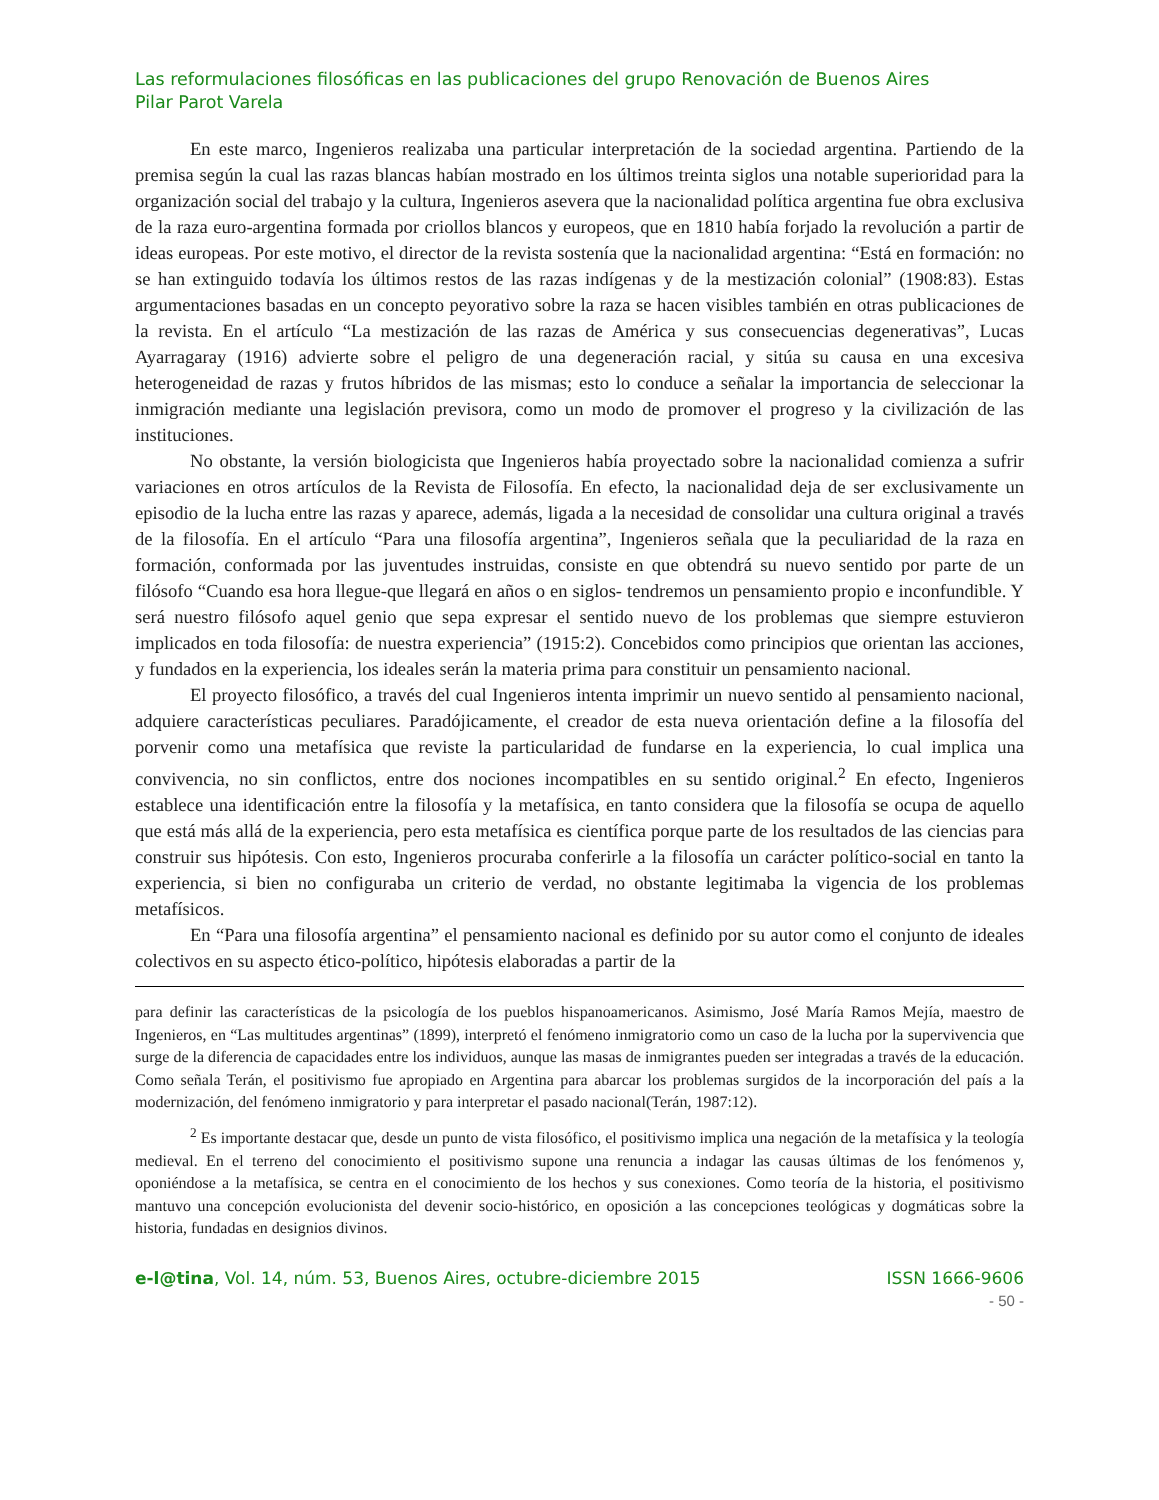Las reformulaciones filosóficas en las publicaciones del grupo Renovación de Buenos Aires
Pilar Parot Varela
En este marco, Ingenieros realizaba una particular interpretación de la sociedad argentina. Partiendo de la premisa según la cual las razas blancas habían mostrado en los últimos treinta siglos una notable superioridad para la organización social del trabajo y la cultura, Ingenieros asevera que la nacionalidad política argentina fue obra exclusiva de la raza euro-argentina formada por criollos blancos y europeos, que en 1810 había forjado la revolución a partir de ideas europeas. Por este motivo, el director de la revista sostenía que la nacionalidad argentina: “Está en formación: no se han extinguido todavía los últimos restos de las razas indígenas y de la mestización colonial” (1908:83). Estas argumentaciones basadas en un concepto peyorativo sobre la raza se hacen visibles también en otras publicaciones de la revista. En el artículo “La mestización de las razas de América y sus consecuencias degenerativas”, Lucas Ayarragaray (1916) advierte sobre el peligro de una degeneración racial, y sitúa su causa en una excesiva heterogeneidad de razas y frutos híbridos de las mismas; esto lo conduce a señalar la importancia de seleccionar la inmigración mediante una legislación previsora, como un modo de promover el progreso y la civilización de las instituciones.
No obstante, la versión biologicista que Ingenieros había proyectado sobre la nacionalidad comienza a sufrir variaciones en otros artículos de la Revista de Filosofía. En efecto, la nacionalidad deja de ser exclusivamente un episodio de la lucha entre las razas y aparece, además, ligada a la necesidad de consolidar una cultura original a través de la filosofía. En el artículo “Para una filosofía argentina”, Ingenieros señala que la peculiaridad de la raza en formación, conformada por las juventudes instruidas, consiste en que obtendrá su nuevo sentido por parte de un filósofo “Cuando esa hora llegue-que llegará en años o en siglos- tendremos un pensamiento propio e inconfundible. Y será nuestro filósofo aquel genio que sepa expresar el sentido nuevo de los problemas que siempre estuvieron implicados en toda filosofía: de nuestra experiencia” (1915:2). Concebidos como principios que orientan las acciones, y fundados en la experiencia, los ideales serán la materia prima para constituir un pensamiento nacional.
El proyecto filosófico, a través del cual Ingenieros intenta imprimir un nuevo sentido al pensamiento nacional, adquiere características peculiares. Paradójicamente, el creador de esta nueva orientación define a la filosofía del porvenir como una metafísica que reviste la particularidad de fundarse en la experiencia, lo cual implica una convivencia, no sin conflictos, entre dos nociones incompatibles en su sentido original.<sup>2</sup> En efecto, Ingenieros establece una identificación entre la filosofía y la metafísica, en tanto considera que la filosofía se ocupa de aquello que está más allá de la experiencia, pero esta metafísica es científica porque parte de los resultados de las ciencias para construir sus hipótesis. Con esto, Ingenieros procuraba conferirle a la filosofía un carácter político-social en tanto la experiencia, si bien no configuraba un criterio de verdad, no obstante legitimaba la vigencia de los problemas metafísicos.
En “Para una filosofía argentina” el pensamiento nacional es definido por su autor como el conjunto de ideales colectivos en su aspecto ético-político, hipótesis elaboradas a partir de la
para definir las características de la psicología de los pueblos hispanoamericanos. Asimismo, José María Ramos Mejía, maestro de Ingenieros, en “Las multitudes argentinas” (1899), interpretó el fenómeno inmigratorio como un caso de la lucha por la supervivencia que surge de la diferencia de capacidades entre los individuos, aunque las masas de inmigrantes pueden ser integradas a través de la educación. Como señala Terán, el positivismo fue apropiado en Argentina para abarcar los problemas surgidos de la incorporación del país a la modernización, del fenómeno inmigratorio y para interpretar el pasado nacional(Terán, 1987:12).
<sup>2</sup> Es importante destacar que, desde un punto de vista filosófico, el positivismo implica una negación de la metafísica y la teología medieval. En el terreno del conocimiento el positivismo supone una renuncia a indagar las causas últimas de los fenómenos y, oponiéndose a la metafísica, se centra en el conocimiento de los hechos y sus conexiones. Como teoría de la historia, el positivismo mantuvo una concepción evolucionista del devenir socio-histórico, en oposición a las concepciones teológicas y dogmáticas sobre la historia, fundadas en designios divinos.
e-l@tina, Vol. 14, núm. 53, Buenos Aires, octubre-diciembre 2015 ISSN 1666-9606
- 50 -